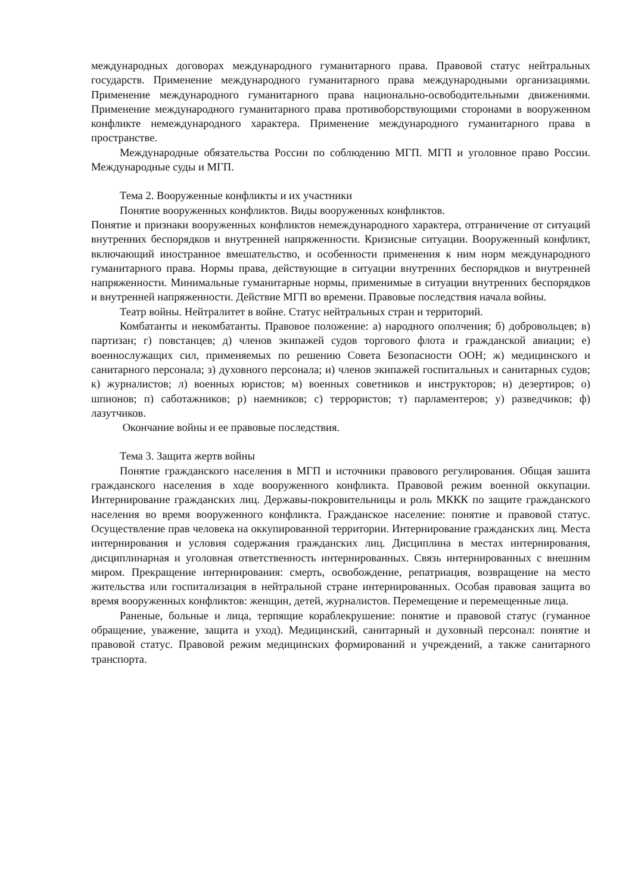международных договорах международного гуманитарного права. Правовой статус нейтральных государств. Применение международного гуманитарного права международными организациями. Применение международного гуманитарного права национально-освободительными движениями. Применение международного гуманитарного права противоборствующими сторонами в вооруженном конфликте немеждународного характера. Применение международного гуманитарного права в пространстве.
Международные обязательства России по соблюдению МГП. МГП и уголовное право России. Международные суды и МГП.
Тема 2. Вооруженные конфликты и их участники
Понятие вооруженных конфликтов. Виды вооруженных конфликтов.
Понятие и признаки вооруженных конфликтов немеждународного характера, отграничение от ситуаций внутренних беспорядков и внутренней напряженности. Кризисные ситуации. Вооруженный конфликт, включающий иностранное вмешательство, и особенности применения к ним норм международного гуманитарного права. Нормы права, действующие в ситуации внутренних беспорядков и внутренней напряженности. Минимальные гуманитарные нормы, применимые в ситуации внутренних беспорядков и внутренней напряженности. Действие МГП во времени. Правовые последствия начала войны.
Театр войны. Нейтралитет в войне. Статус нейтральных стран и территорий.
Комбатанты и некомбатанты. Правовое положение: а) народного ополчения; б) добровольцев; в) партизан; г) повстанцев; д) членов экипажей судов торгового флота и гражданской авиации; е) военнослужащих сил, применяемых по решению Совета Безопасности ООН; ж) медицинского и санитарного персонала; з) духовного персонала; и) членов экипажей госпитальных и санитарных судов; к) журналистов; л) военных юристов; м) военных советников и инструкторов; н) дезертиров; о) шпионов; п) саботажников; р) наемников; с) террористов; т) парламентеров; у) разведчиков; ф) лазутчиков.
Окончание войны и ее правовые последствия.
Тема 3. Защита жертв войны
Понятие гражданского населения в МГП и источники правового регулирования. Общая зашита гражданского населения в ходе вооруженного конфликта. Правовой режим военной оккупации. Интернирование гражданских лиц. Державы-покровительницы и роль МККК по защите гражданского населения во время вооруженного конфликта. Гражданское население: понятие и правовой статус. Осуществление прав человека на оккупированной территории. Интернирование гражданских лиц. Места интернирования и условия содержания гражданских лиц. Дисциплина в местах интернирования, дисциплинарная и уголовная ответственность интернированных. Связь интернированных с внешним миром. Прекращение интернирования: смерть, освобождение, репатриация, возвращение на место жительства или госпитализация в нейтральной стране интернированных. Особая правовая защита во время вооруженных конфликтов: женщин, детей, журналистов. Перемещение и перемещенные лица.
Раненые, больные и лица, терпящие кораблекрушение: понятие и правовой статус (гуманное обращение, уважение, защита и уход). Медицинский, санитарный и духовный персонал: понятие и правовой статус. Правовой режим медицинских формирований и учреждений, а также санитарного транспорта.